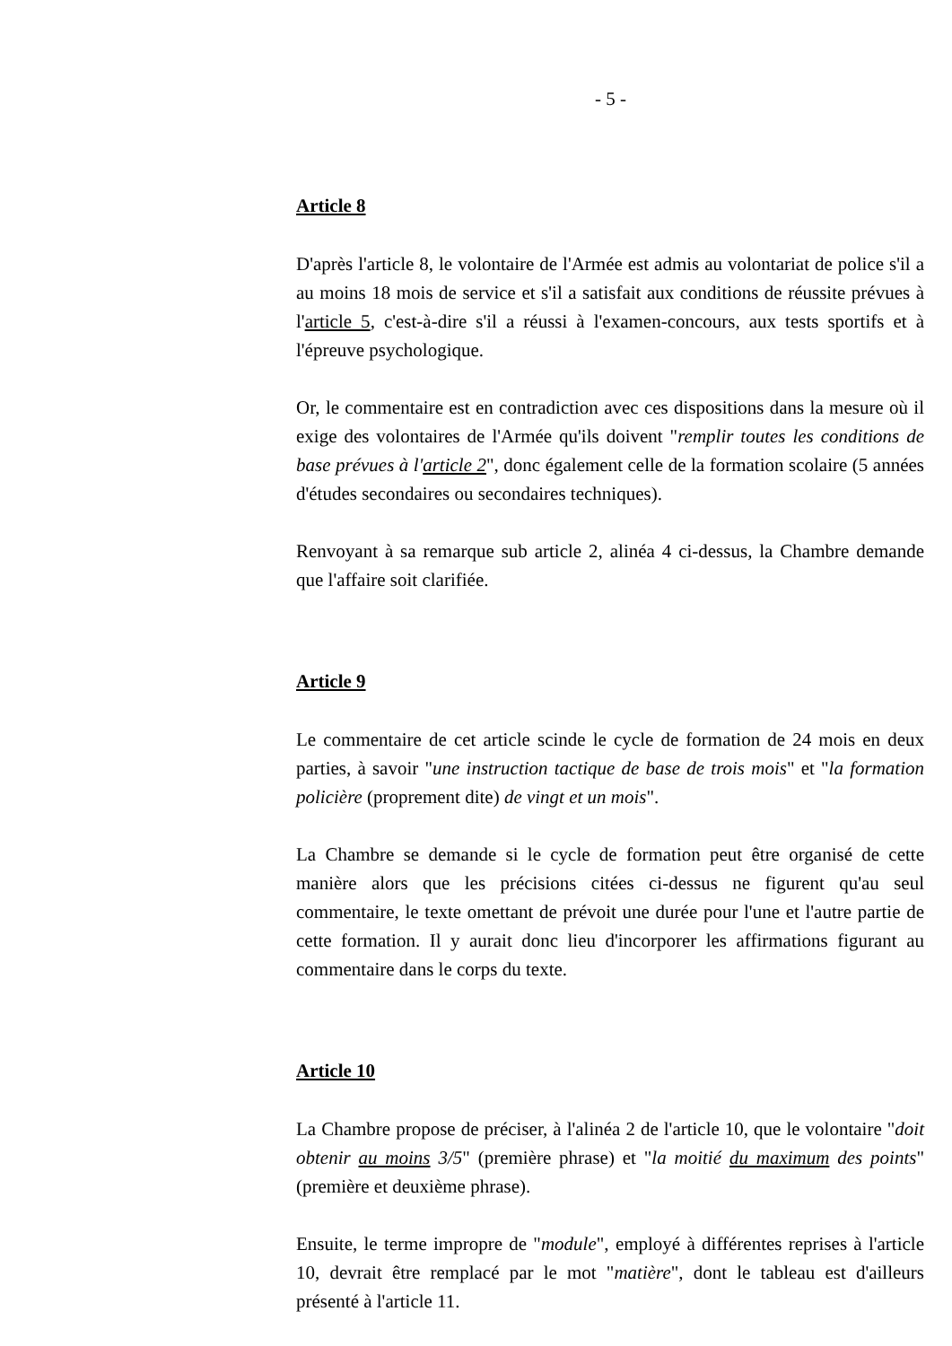- 5 -
Article 8
D'après l'article 8, le volontaire de l'Armée est admis au volontariat de police s'il a au moins 18 mois de service et s'il a satisfait aux conditions de réussite prévues à l'article 5, c'est-à-dire s'il a réussi à l'examen-concours, aux tests sportifs et à l'épreuve psychologique.
Or, le commentaire est en contradiction avec ces dispositions dans la mesure où il exige des volontaires de l'Armée qu'ils doivent "remplir toutes les conditions de base prévues à l'article 2", donc également celle de la formation scolaire (5 années d'études secondaires ou secondaires techniques).
Renvoyant à sa remarque sub article 2, alinéa 4 ci-dessus, la Chambre demande que l'affaire soit clarifiée.
Article 9
Le commentaire de cet article scinde le cycle de formation de 24 mois en deux parties, à savoir "une instruction tactique de base de trois mois" et "la formation policière (proprement dite) de vingt et un mois".
La Chambre se demande si le cycle de formation peut être organisé de cette manière alors que les précisions citées ci-dessus ne figurent qu'au seul commentaire, le texte omettant de prévoit une durée pour l'une et l'autre partie de cette formation. Il y aurait donc lieu d'incorporer les affirmations figurant au commentaire dans le corps du texte.
Article 10
La Chambre propose de préciser, à l'alinéa 2 de l'article 10, que le volontaire "doit obtenir au moins 3/5" (première phrase) et "la moitié du maximum des points" (première et deuxième phrase).
Ensuite, le terme impropre de "module", employé à différentes reprises à l'article 10, devrait être remplacé par le mot "matière", dont le tableau est d'ailleurs présenté à l'article 11.